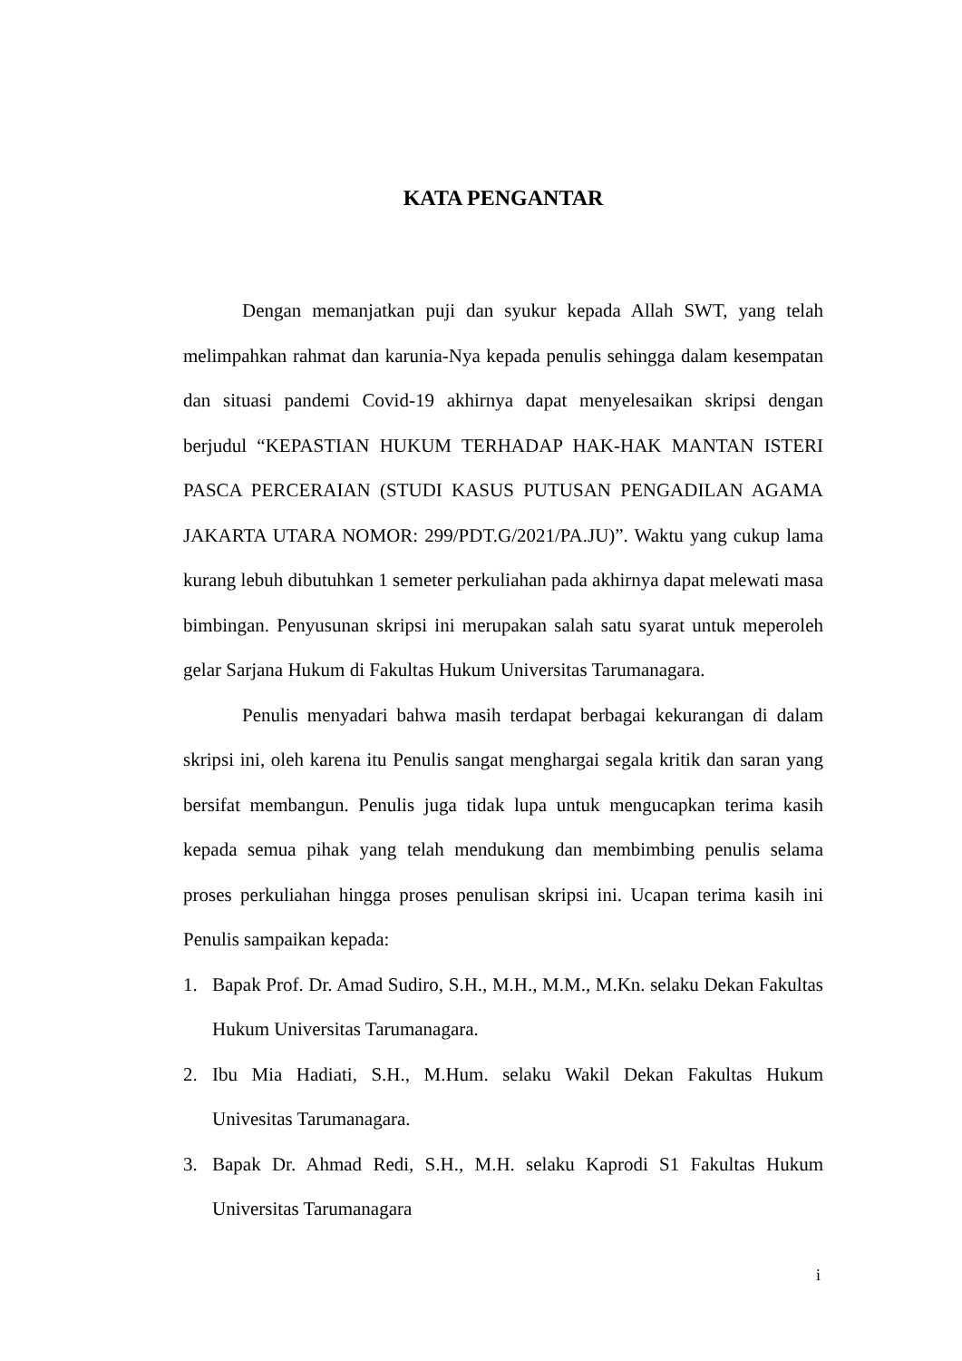KATA PENGANTAR
Dengan memanjatkan puji dan syukur kepada Allah SWT, yang telah melimpahkan rahmat dan karunia-Nya kepada penulis sehingga dalam kesempatan dan situasi pandemi Covid-19 akhirnya dapat menyelesaikan skripsi dengan berjudul “KEPASTIAN HUKUM TERHADAP HAK-HAK MANTAN ISTERI PASCA PERCERAIAN (STUDI KASUS PUTUSAN PENGADILAN AGAMA JAKARTA UTARA NOMOR: 299/PDT.G/2021/PA.JU)”. Waktu yang cukup lama kurang lebuh dibutuhkan 1 semeter perkuliahan pada akhirnya dapat melewati masa bimbingan. Penyusunan skripsi ini merupakan salah satu syarat untuk meperoleh gelar Sarjana Hukum di Fakultas Hukum Universitas Tarumanagara.
Penulis menyadari bahwa masih terdapat berbagai kekurangan di dalam skripsi ini, oleh karena itu Penulis sangat menghargai segala kritik dan saran yang bersifat membangun. Penulis juga tidak lupa untuk mengucapkan terima kasih kepada semua pihak yang telah mendukung dan membimbing penulis selama proses perkuliahan hingga proses penulisan skripsi ini. Ucapan terima kasih ini Penulis sampaikan kepada:
1. Bapak Prof. Dr. Amad Sudiro, S.H., M.H., M.M., M.Kn. selaku Dekan Fakultas Hukum Universitas Tarumanagara.
2. Ibu Mia Hadiati, S.H., M.Hum. selaku Wakil Dekan Fakultas Hukum Univesitas Tarumanagara.
3. Bapak Dr. Ahmad Redi, S.H., M.H. selaku Kaprodi S1 Fakultas Hukum Universitas Tarumanagara
i